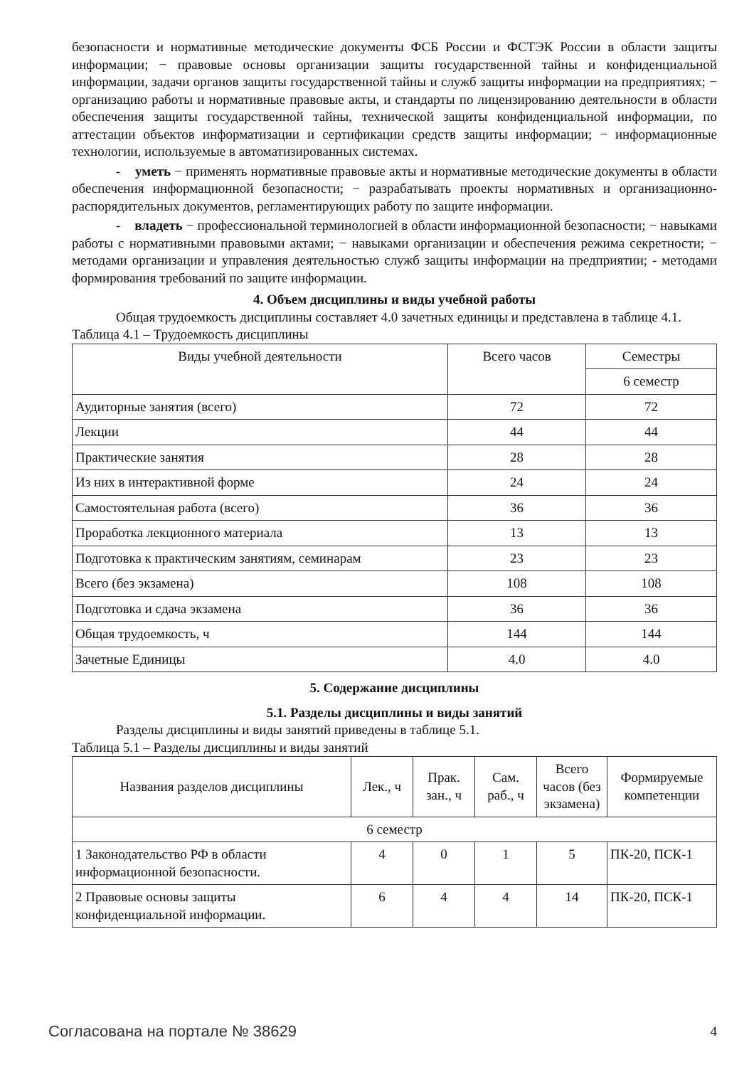безопасности и нормативные методические документы ФСБ России и ФСТЭК России в области защиты информации; − правовые основы организации защиты государственной тайны и конфиденциальной информации, задачи органов защиты государственной тайны и служб защиты информации на предприятиях; − организацию работы и нормативные правовые акты, и стандарты по лицензированию деятельности в области обеспечения защиты государственной тайны, технической защиты конфиденциальной информации, по аттестации объектов информатизации и сертификации средств защиты информации; − информационные технологии, используемые в автоматизированных системах.
- уметь − применять нормативные правовые акты и нормативные методические документы в области обеспечения информационной безопасности; − разрабатывать проекты нормативных и организационно-распорядительных документов, регламентирующих работу по защите информации.
- владеть − профессиональной терминологией в области информационной безопасности; − навыками работы с нормативными правовыми актами; − навыками организации и обеспечения режима секретности; − методами организации и управления деятельностью служб защиты информации на предприятии; - методами формирования требований по защите информации.
4. Объем дисциплины и виды учебной работы
Общая трудоемкость дисциплины составляет 4.0 зачетных единицы и представлена в таблице 4.1.
Таблица 4.1 – Трудоемкость дисциплины
| Виды учебной деятельности | Всего часов | Семестры |
| --- | --- | --- |
| | | 6 семестр |
| Аудиторные занятия (всего) | 72 | 72 |
| Лекции | 44 | 44 |
| Практические занятия | 28 | 28 |
| Из них в интерактивной форме | 24 | 24 |
| Самостоятельная работа (всего) | 36 | 36 |
| Проработка лекционного материала | 13 | 13 |
| Подготовка к практическим занятиям, семинарам | 23 | 23 |
| Всего (без экзамена) | 108 | 108 |
| Подготовка и сдача экзамена | 36 | 36 |
| Общая трудоемкость, ч | 144 | 144 |
| Зачетные Единицы | 4.0 | 4.0 |
5. Содержание дисциплины
5.1. Разделы дисциплины и виды занятий
Разделы дисциплины и виды занятий приведены в таблице 5.1.
Таблица 5.1 – Разделы дисциплины и виды занятий
| Названия разделов дисциплины | Лек., ч | Прак. зан., ч | Сам. раб., ч | Всего часов (без экзамена) | Формируемые компетенции |
| --- | --- | --- | --- | --- | --- |
| 6 семестр | | | | | |
| 1 Законодательство РФ в области информационной безопасности. | 4 | 0 | 1 | 5 | ПК-20, ПСК-1 |
| 2 Правовые основы защиты конфиденциальной информации. | 6 | 4 | 4 | 14 | ПК-20, ПСК-1 |
Согласована на портале № 38629 4